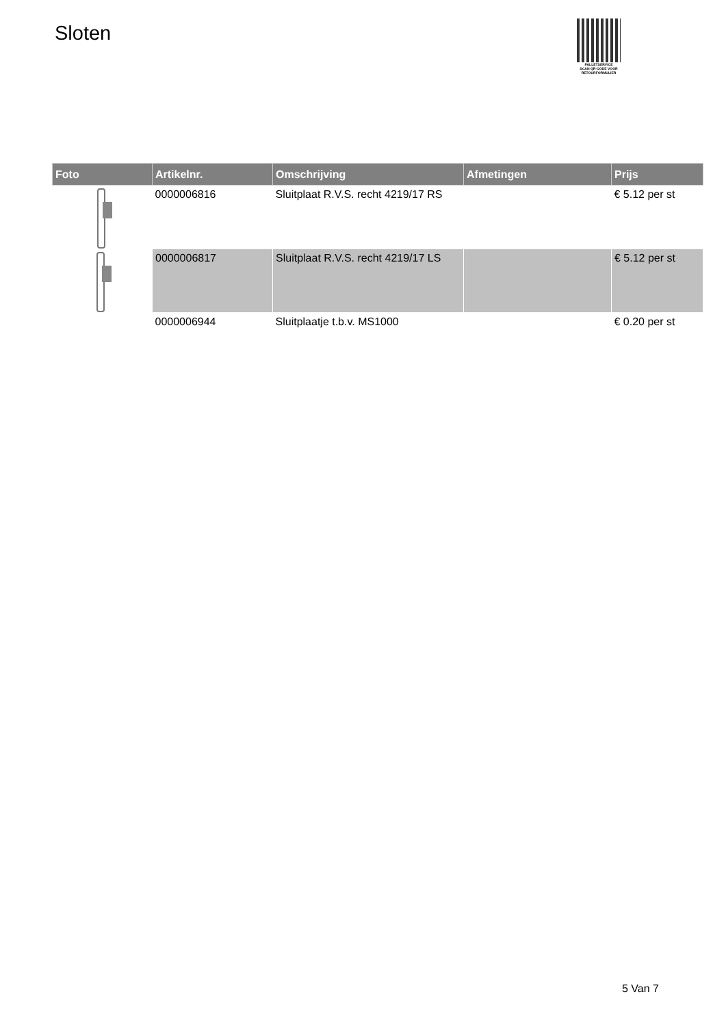Sloten
PALLETSERVICE
SCAN QR-CODE VOOR RETOURFORMULIER
| Foto | Artikelnr. | Omschrijving | Afmetingen | Prijs |
| --- | --- | --- | --- | --- |
| | 0000006816 | Sluitplaat R.V.S. recht 4219/17 RS | | € 5.12 per st |
| | 0000006817 | Sluitplaat R.V.S. recht 4219/17 LS | | € 5.12 per st |
| | 0000006944 | Sluitplaatje t.b.v. MS1000 | | € 0.20 per st |
5 Van 7